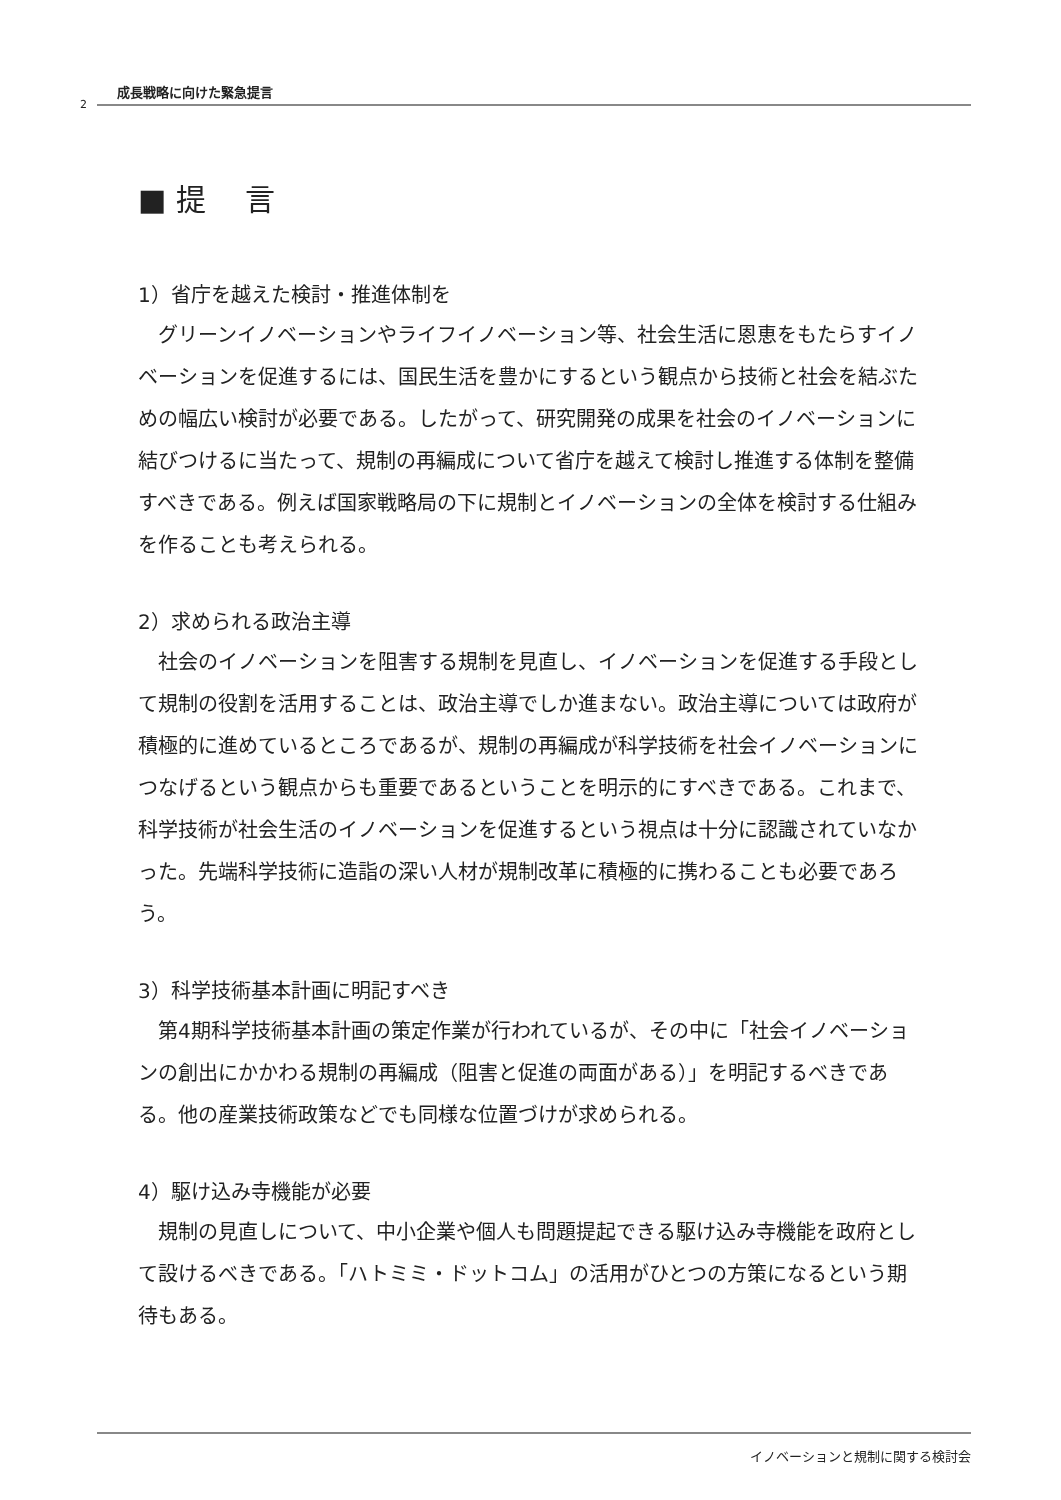成長戦略に向けた緊急提言
2
■ 提　 言
1）省庁を越えた検討・推進体制を
グリーンイノベーションやライフイノベーション等、社会生活に恩恵をもたらすイノベーションを促進するには、国民生活を豊かにするという観点から技術と社会を結ぶための幅広い検討が必要である。したがって、研究開発の成果を社会のイノベーションに結びつけるに当たって、規制の再編成について省庁を越えて検討し推進する体制を整備すべきである。例えば国家戦略局の下に規制とイノベーションの全体を検討する仕組みを作ることも考えられる。
2）求められる政治主導
社会のイノベーションを阻害する規制を見直し、イノベーションを促進する手段として規制の役割を活用することは、政治主導でしか進まない。政治主導については政府が積極的に進めているところであるが、規制の再編成が科学技術を社会イノベーションにつなげるという観点からも重要であるということを明示的にすべきである。これまで、科学技術が社会生活のイノベーションを促進するという視点は十分に認識されていなかった。先端科学技術に造詣の深い人材が規制改革に積極的に携わることも必要であろう。
3）科学技術基本計画に明記すべき
第4期科学技術基本計画の策定作業が行われているが、その中に「社会イノベーションの創出にかかわる規制の再編成（阻害と促進の両面がある）」を明記するべきである。他の産業技術政策などでも同様な位置づけが求められる。
4）駆け込み寺機能が必要
規制の見直しについて、中小企業や個人も問題提起できる駆け込み寺機能を政府として設けるべきである。「ハトミミ・ドットコム」の活用がひとつの方策になるという期待もある。
イノベーションと規制に関する検討会